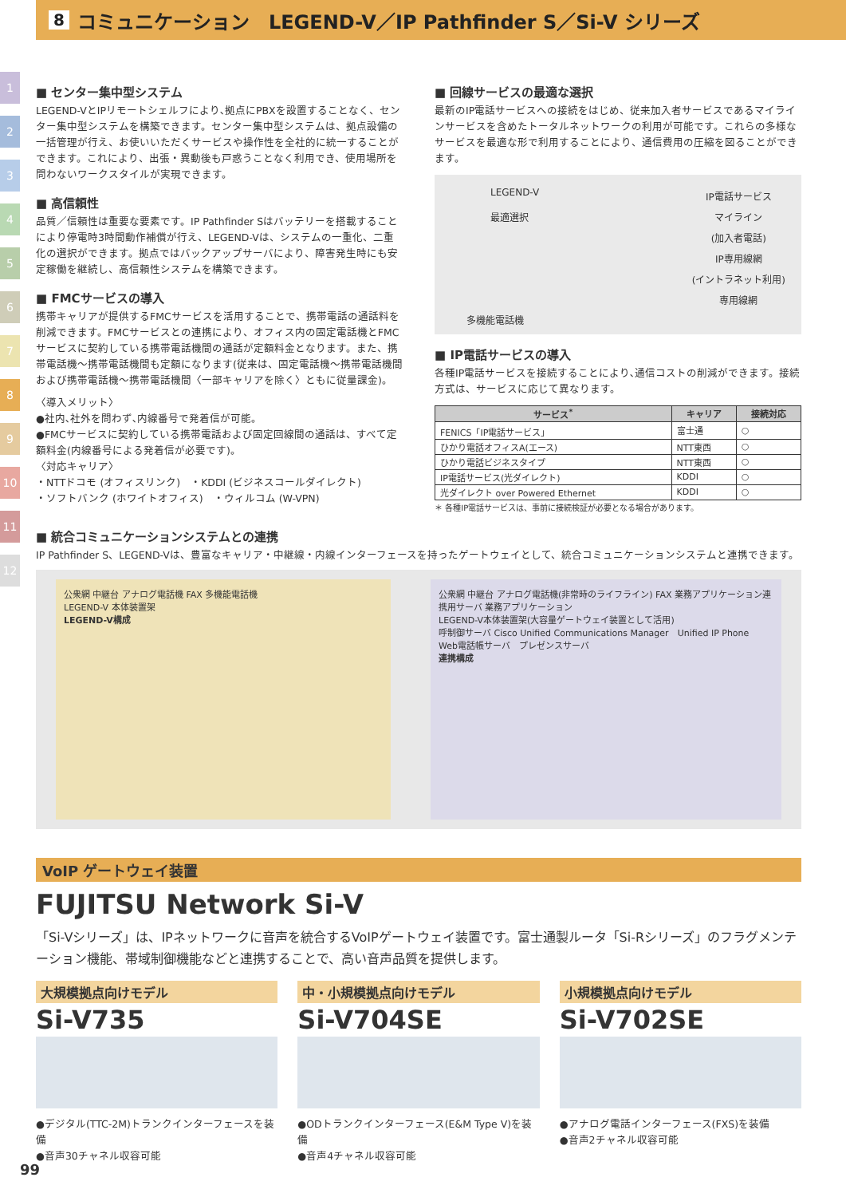8 コミュニケーション　LEGEND-V／IP Pathfinder S／Si-V シリーズ
1
2
3
4
5
6
7
8
9
10
11
12
■ センター集中型システム
LEGEND-VとIPリモートシェルフにより､拠点にPBXを設置することなく、センター集中型システムを構築できます。センター集中型システムは、拠点設備の一括管理が行え、お使いいただくサービスや操作性を全社的に統一することができます。これにより、出張・異動後も戸惑うことなく利用でき、使用場所を問わないワークスタイルが実現できます。
■ 高信頼性
品質／信頼性は重要な要素です。IP Pathfinder Sはバッテリーを搭載することにより停電時3時間動作補償が行え、LEGEND-Vは、システムの一重化、二重化の選択ができます。拠点ではバックアップサーバにより、障害発生時にも安定稼働を継続し、高信頼性システムを構築できます。
■ FMCサービスの導入
携帯キャリアが提供するFMCサービスを活用することで、携帯電話の通話料を削減できます。FMCサービスとの連携により、オフィス内の固定電話機とFMCサービスに契約している携帯電話機間の通話が定額料金となります。また、携帯電話機～携帯電話機間も定額になります(従来は、固定電話機～携帯電話機間および携帯電話機～携帯電話機間〈一部キャリアを除く〉ともに従量課金)。
〈導入メリット〉
●社内､社外を問わず､内線番号で発着信が可能。
●FMCサービスに契約している携帯電話および固定回線間の通話は、すべて定額料金(内線番号による発着信が必要です)。
〈対応キャリア〉
・NTTドコモ (オフィスリンク)　・KDDI (ビジネスコールダイレクト)
・ソフトバンク (ホワイトオフィス)　・ウィルコム (W-VPN)
■ 回線サービスの最適な選択
最新のIP電話サービスへの接続をはじめ、従来加入者サービスであるマイラインサービスを含めたトータルネットワークの利用が可能です。これらの多様なサービスを最適な形で利用することにより、通信費用の圧縮を図ることができます。
LEGEND-V
最適選択
IP電話サービス
マイライン
(加入者電話)
IP専用線網
(イントラネット利用)
専用線網
多機能電話機
■ IP電話サービスの導入
各種IP電話サービスを接続することにより､通信コストの削減ができます。接続方式は、サービスに応じて異なります。
| サービス<sup>*</sup> | キャリア | 接続対応 |
| --- | --- | --- |
| FENICS「IP電話サービス」 | 富士通 | ○ |
| ひかり電話オフィスA(エース) | NTT東西 | ○ |
| ひかり電話ビジネスタイプ | NTT東西 | ○ |
| IP電話サービス(光ダイレクト) | KDDI | ○ |
| 光ダイレクト over Powered Ethernet | KDDI | ○ |
＊ 各種IP電話サービスは、事前に接続検証が必要となる場合があります。
■ 統合コミュニケーションシステムとの連携
IP Pathfinder S、LEGEND-Vは、豊富なキャリア・中継線・内線インターフェースを持ったゲートウェイとして、統合コミュニケーションシステムと連携できます。
公衆網 中継台 アナログ電話機 FAX 多機能電話機
LEGEND-V 本体装置架
LEGEND-V構成
公衆網 中継台 アナログ電話機(非常時のライフライン) FAX 業務アプリケーション連携用サーバ 業務アプリケーション
LEGEND-V本体装置架(大容量ゲートウェイ装置として活用)
呼制御サーバ Cisco Unified Communications Manager　Unified IP Phone　Web電話帳サーバ　プレゼンスサーバ
連携構成
VoIP ゲートウェイ装置
FUJITSU Network Si-V
「Si-Vシリーズ」は、IPネットワークに音声を統合するVoIPゲートウェイ装置です。富士通製ルータ「Si-Rシリーズ」のフラグメンテーション機能、帯域制御機能などと連携することで、高い音声品質を提供します。
大規模拠点向けモデル
Si-V735
●デジタル(TTC-2M)トランクインターフェースを装備
●音声30チャネル収容可能
中・小規模拠点向けモデル
Si-V704SE
●ODトランクインターフェース(E&M Type V)を装備
●音声4チャネル収容可能
小規模拠点向けモデル
Si-V702SE
●アナログ電話インターフェース(FXS)を装備
●音声2チャネル収容可能
99